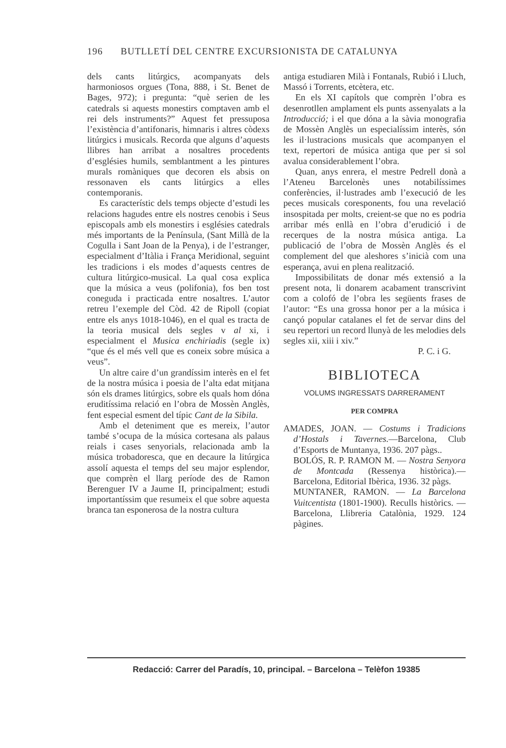196 BUTLLETÍ DEL CENTRE EXCURSIONISTA DE CATALUNYA
dels cants litúrgics, acompanyats dels harmoniosos orgues (Tona, 888, i St. Benet de Bages, 972); i pregunta: “què serien de les catedrals si aquests monestirs comptaven amb el rei dels instruments?” Aquest fet pressuposa l’existència d’antifonaris, himnaris i altres còdexs litúrgics i musicals. Recorda que alguns d’aquests llibres han arribat a nosaltres procedents d’esglésies humils, semblantment a les pintures murals romàniques que decoren els absis on ressonaven els cants litúrgics a elles contemporanis.
Es característic dels temps objecte d’estudi les relacions hagudes entre els nostres cenobis i Seus episcopals amb els monestirs i esglésies catedrals més importants de la Península, (Sant Millà de la Cogulla i Sant Joan de la Penya), i de l’estranger, especialment d’Itàlia i França Meridional, seguint les tradicions i els modes d’aquests centres de cultura litúrgico-musical. La qual cosa explica que la música a veus (polifonia), fos ben tost coneguda i practicada entre nosaltres. L’autor retreu l’exemple del Còd. 42 de Ripoll (copiat entre els anys 1018-1046), en el qual es tracta de la teoria musical dels segles v al xi, i especialment el Musica enchiriadis (segle ix) “que és el més vell que es coneix sobre música a veus”.
Un altre caire d’un grandíssim interès en el fet de la nostra música i poesia de l’alta edat mitjana són els drames litúrgics, sobre els quals hom dóna eruditíssima relació en l’obra de Mossèn Anglès, fent especial esment del típic Cant de la Sibila.
Amb el deteniment que es mereix, l’autor també s’ocupa de la música cortesana als palaus reials i cases senyorials, relacionada amb la música trobadoresca, que en decaure la litúrgica assolí aquesta el temps del seu major esplendor, que comprèn el llarg període des de Ramon Berenguer IV a Jaume II, principalment; estudi importantíssim que resumeix el que sobre aquesta branca tan esponerosa de la nostra cultura
antiga estudiaren Milà i Fontanals, Rubió i Lluch, Massó i Torrents, etcètera, etc.
En els XI capítols que comprèn l’obra es desenrotllen amplament els punts assenyalats a la Introducció; i el que dóna a la sàvia monografia de Mossèn Anglès un especialíssim interès, són les il·lustracions musicals que acompanyen el text, repertori de música antiga que per si sol avalua considerablement l’obra.
Quan, anys enrera, el mestre Pedrell donà a l’Ateneu Barcelonès unes notabilíssimes conferències, il·lustrades amb l’execució de les peces musicals coresponents, fou una revelació insospitada per molts, creient-se que no es podria arribar més enllà en l’obra d’erudició i de recerques de la nostra música antiga. La publicació de l’obra de Mossèn Anglès és el complement del que aleshores s’inicià com una esperança, avui en plena realització.
Impossibilitats de donar més extensió a la present nota, li donarem acabament transcrivint com a colofó de l’obra les següents frases de l’autor: “Es una grossa honor per a la música i cançó popular catalanes el fet de servar dins del seu repertori un record llunyà de les melodies dels segles xii, xiii i xiv.”
P. C. i G.
BIBLIOTECA
VOLUMS INGRESSATS DARRERAMENT
PER COMPRA
AMADES, JOAN. — Costums i Tradicions d’Hostals i Tavernes.—Barcelona, Club d’Esports de Muntanya, 1936. 207 pàgs..
BOLÓS, R. P. RAMON M. — Nostra Senyora de Montcada (Ressenya històrica).—Barcelona, Editorial Ibèrica, 1936. 32 pàgs.
MUNTANER, RAMON. — La Barcelona Vuitcentista (1801-1900). Reculls històrics. — Barcelona, Llibreria Catalònia, 1929. 124 pàgines.
Redacció: Carrer del Paradís, 10, principal. – Barcelona – Telèfon 19385